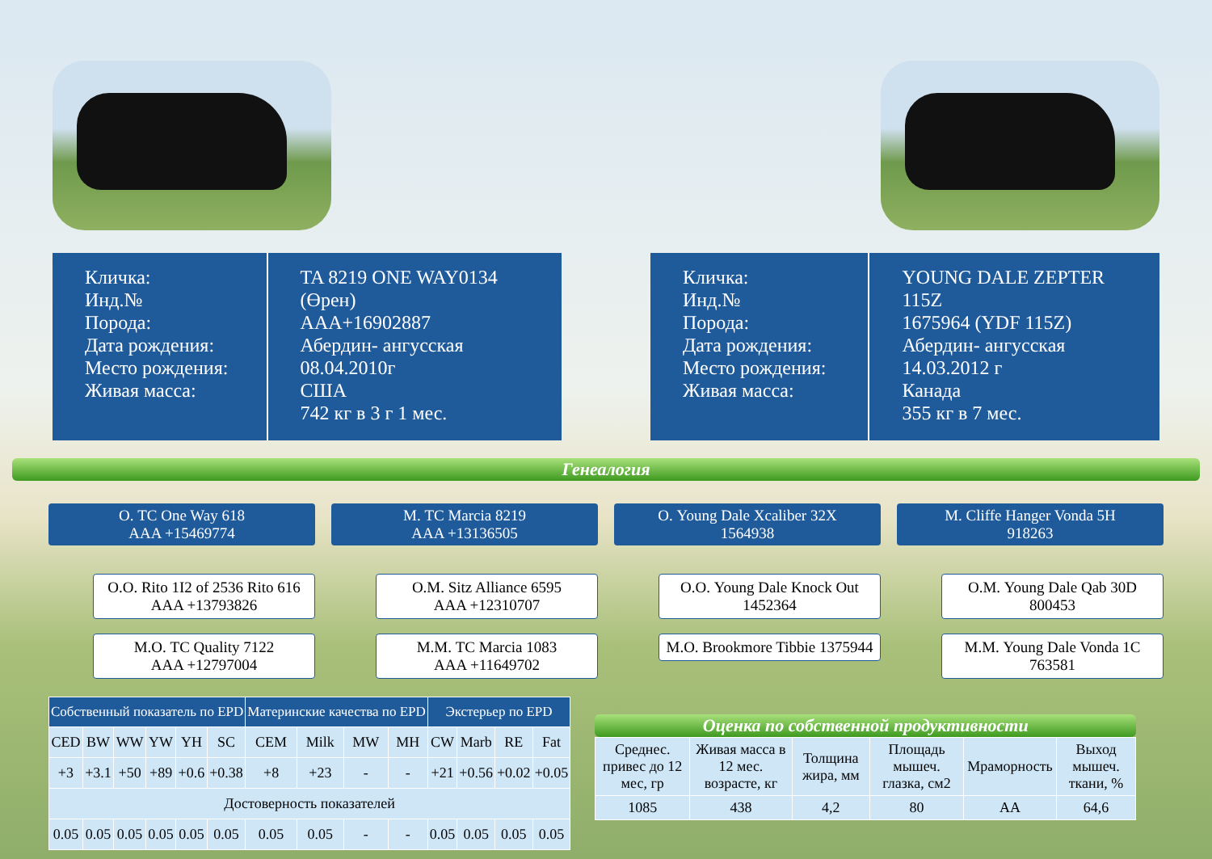Кличка:
Инд.№
Порода:
Дата рождения:
Место рождения:
Живая масса:
TA 8219 ONE WAY0134 (Өрен)
AAA+16902887
Абердин- ангусская
08.04.2010г
США
742 кг в 3 г 1 мес.
Кличка:
Инд.№
Порода:
Дата рождения:
Место рождения:
Живая масса:
YOUNG DALE ZEPTER 115Z
1675964 (YDF 115Z)
Абердин- ангусская
14.03.2012 г
Канада
355 кг в 7 мес.
Генеалогия
О. TC One Way 618
AAA +15469774
О.О. Rito 1I2 of 2536 Rito 616
AAA +13793826
М.О. TC Quality 7122
AAA +12797004
М. TC Marcia 8219
AAA +13136505
О.М. Sitz Alliance 6595
AAA +12310707
М.М. TC Marcia 1083
AAA +11649702
О. Young Dale Xcaliber 32X
1564938
О.О. Young Dale Knock Out
1452364
М.О. Brookmore Tibbie 1375944
М. Cliffe Hanger Vonda 5H
918263
О.М. Young Dale Qab 30D
800453
М.М. Young Dale Vonda 1C
763581
| Собственный показатель по EPD | | | | | | Материнские качества по EPD | | | | Экстерьер по EPD | | | |
| --- | --- | --- | --- | --- | --- | --- | --- | --- | --- | --- | --- | --- | --- |
| CED | BW | WW | YW | YH | SC | CEM | Milk | MW | MH | CW | Marb | RE | Fat |
| +3 | +3.1 | +50 | +89 | +0.6 | +0.38 | +8 | +23 | - | - | +21 | +0.56 | +0.02 | +0.05 |
| Достоверность показателей | | | | | | | | | | | | | |
| 0.05 | 0.05 | 0.05 | 0.05 | 0.05 | 0.05 | 0.05 | 0.05 | - | - | 0.05 | 0.05 | 0.05 | 0.05 |
Оценка по собственной продуктивности
| Среднес. привес до 12 мес, гр | Живая масса в 12 мес. возрасте, кг | Толщина жира, мм | Площадь мышеч. глазка, см2 | Мраморность | Выход мышеч. ткани, % |
| 1085 | 438 | 4,2 | 80 | AA | 64,6 |